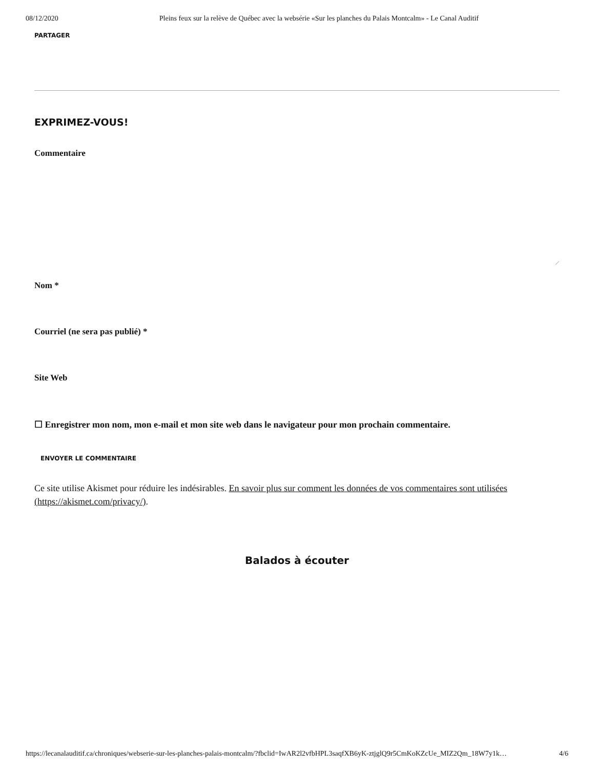08/12/2020 Pleins feux sur la relève de Québec avec la websérie «Sur les planches du Palais Montcalm» - Le Canal Auditif
PARTAGER
EXPRIMEZ-VOUS!
Commentaire
⟋
Nom *
Courriel (ne sera pas publié) *
Site Web
☐ Enregistrer mon nom, mon e-mail et mon site web dans le navigateur pour mon prochain commentaire.
ENVOYER LE COMMENTAIRE
Ce site utilise Akismet pour réduire les indésirables. En savoir plus sur comment les données de vos commentaires sont utilisées (https://akismet.com/privacy/).
Balados à écouter
https://lecanalauditif.ca/chroniques/webserie-sur-les-planches-palais-montcalm/?fbclid=IwAR2l2vfbHPL3saqfXB6yK-ztjglQ9r5CmKoKZcUe_MIZ2Qm_18W7y1k… 4/6